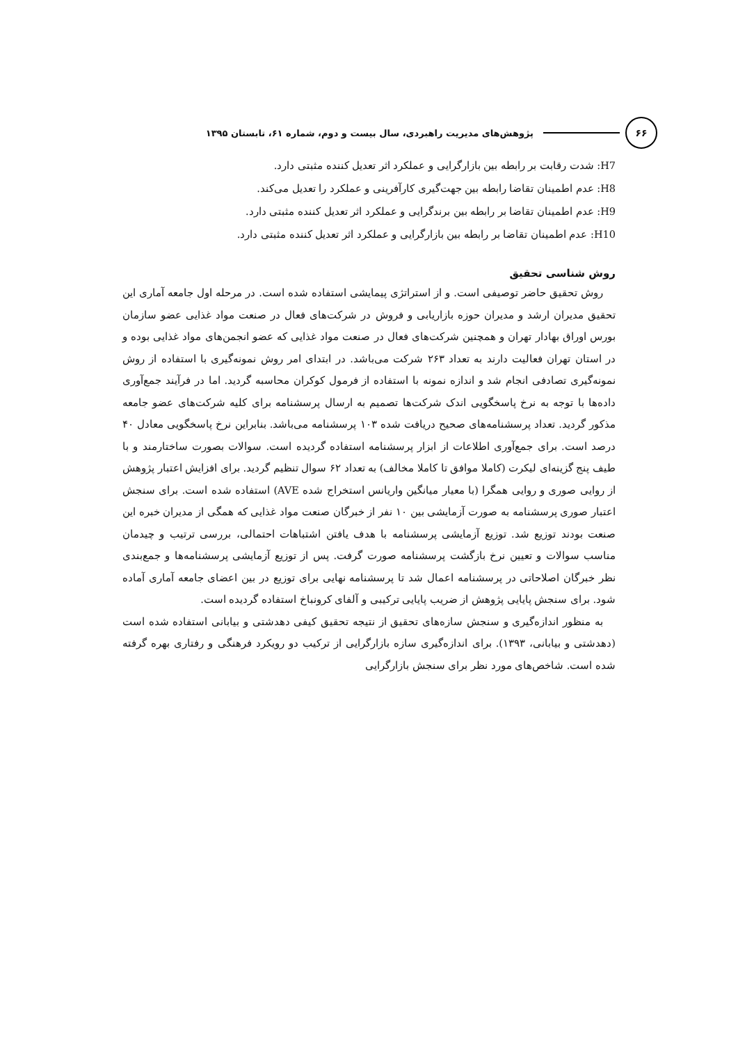۶۶
پژوهش‌های مدیریت راهبردی، سال بیست و دوم، شماره ۶۱، تابستان ۱۳۹۵
H7: شدت رقابت بر رابطه بین بازارگرایی و عملکرد اثر تعدیل کننده مثبتی دارد.
H8: عدم اطمینان تقاضا رابطه بین جهت‌گیری کارآفرینی و عملکرد را تعدیل می‌کند.
H9: عدم اطمینان تقاضا بر رابطه بین برندگرایی و عملکرد اثر تعدیل کننده مثبتی دارد.
H10: عدم اطمینان تقاضا بر رابطه بین بازارگرایی و عملکرد اثر تعدیل کننده مثبتی دارد.
روش شناسی تحقیق
روش تحقیق حاضر توصیفی است. و از استراتژی پیمایشی استفاده شده است. در مرحله اول جامعه آماری این تحقیق مدیران ارشد و مدیران حوزه بازاریابی و فروش در شرکت‌های فعال در صنعت مواد غذایی عضو سازمان بورس اوراق بهادار تهران و همچنین شرکت‌های فعال در صنعت مواد غذایی که عضو انجمن‌های مواد غذایی بوده و در استان تهران فعالیت دارند به تعداد ۲۶۳ شرکت می‌باشد. در ابتدای امر روش نمونه‌گیری با استفاده از روش نمونه‌گیری تصادفی انجام شد و اندازه نمونه با استفاده از فرمول کوکران محاسبه گردید. اما در فرآیند جمع‌آوری داده‌ها با توجه به نرخ پاسخگویی اندک شرکت‌ها تصمیم به ارسال پرسشنامه برای کلیه شرکت‌های عضو جامعه مذکور گردید. تعداد پرسشنامه‌های صحیح دریافت شده ۱۰۳ پرسشنامه می‌باشد. بنابراین نرخ پاسخگویی معادل ۴۰ درصد است. برای جمع‌آوری اطلاعات از ابزار پرسشنامه استفاده گردیده است. سوالات بصورت ساختارمند و با طیف پنج گزینه‌ای لیکرت (کاملا موافق تا کاملا مخالف) به تعداد ۶۲ سوال تنظیم گردید. برای افزایش اعتبار پژوهش از روایی صوری و روایی همگرا (با معیار میانگین واریانس استخراج شده AVE) استفاده شده است. برای سنجش اعتبار صوری پرسشنامه به صورت آزمایشی بین ۱۰ نفر از خبرگان صنعت مواد غذایی که همگی از مدیران خبره این صنعت بودند توزیع شد. توزیع آزمایشی پرسشنامه با هدف یافتن اشتباهات احتمالی، بررسی ترتیب و چیدمان مناسب سوالات و تعیین نرخ بازگشت پرسشنامه صورت گرفت. پس از توزیع آزمایشی پرسشنامه‌ها و جمع‌بندی نظر خبرگان اصلاحاتی در پرسشنامه اعمال شد تا پرسشنامه نهایی برای توزیع در بین اعضای جامعه آماری آماده شود. برای سنجش پایایی پژوهش از ضریب پایایی ترکیبی و آلفای کرونباخ استفاده گردیده است.
به منظور اندازه‌گیری و سنجش سازه‌های تحقیق از نتیجه تحقیق کیفی دهدشتی و بیابانی استفاده شده است (دهدشتی و بیابانی، ۱۳۹۳). برای اندازه‌گیری سازه بازارگرایی از ترکیب دو رویکرد فرهنگی و رفتاری بهره گرفته شده است. شاخص‌های مورد نظر برای سنجش بازارگرایی